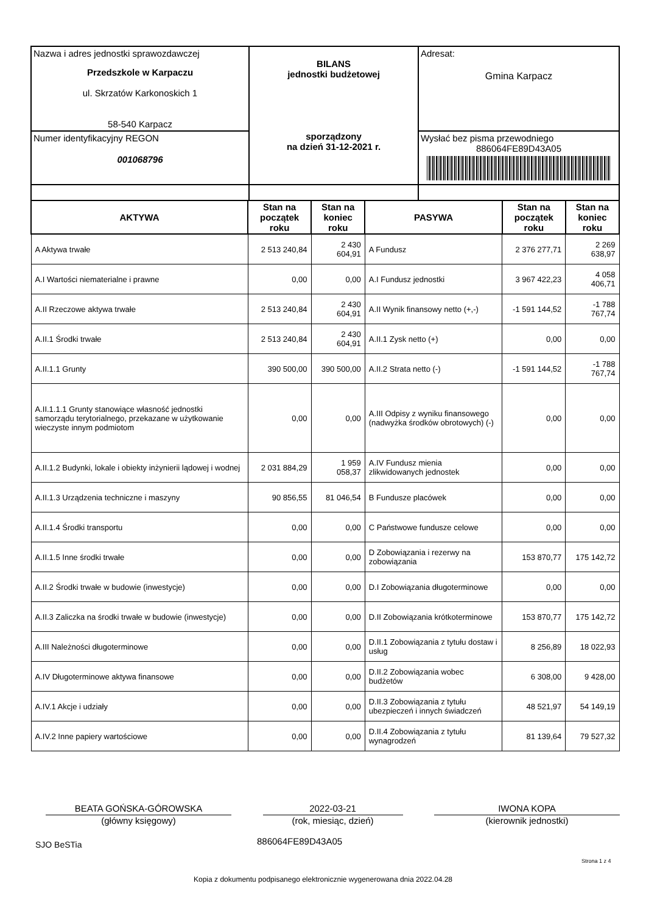| Nazwa i adres jednostki sprawozdawczej Przedszkole w Karpaczu ul. Skrzatów Karkonoskich 1 58-540 Karpacz | BILANS jednostki budżetowej sporządzony na dzień 31-12-2021 r. | Adresat: Gmina Karpacz |
| Numer identyfikacyjny REGON 001068796 | | Wysłać bez pisma przewodniego 886064FE89D43A05 |
| AKTYWA | Stan na początek roku | Stan na koniec roku | PASYWA | Stan na początek roku | Stan na koniec roku |
| --- | --- | --- | --- | --- | --- |
| A Aktywa trwałe | 2 513 240,84 | 2 430 604,91 | A Fundusz | 2 376 277,71 | 2 269 638,97 |
| A.I Wartości niematerialne i prawne | 0,00 | 0,00 | A.I Fundusz jednostki | 3 967 422,23 | 4 058 406,71 |
| A.II Rzeczowe aktywa trwałe | 2 513 240,84 | 2 430 604,91 | A.II Wynik finansowy netto (+,-) | -1 591 144,52 | -1 788 767,74 |
| A.II.1 Środki trwałe | 2 513 240,84 | 2 430 604,91 | A.II.1 Zysk netto (+) | 0,00 | 0,00 |
| A.II.1.1 Grunty | 390 500,00 | 390 500,00 | A.II.2 Strata netto (-) | -1 591 144,52 | -1 788 767,74 |
| A.II.1.1.1 Grunty stanowiące własność jednostki samorządu terytorialnego, przekazane w użytkowanie wieczyste innym podmiotom | 0,00 | 0,00 | A.III Odpisy z wyniku finansowego (nadwyżka środków obrotowych) (-) | 0,00 | 0,00 |
| A.II.1.2 Budynki, lokale i obiekty inżynierii lądowej i wodnej | 2 031 884,29 | 1 959 058,37 | A.IV Fundusz mienia zlikwidowanych jednostek | 0,00 | 0,00 |
| A.II.1.3 Urządzenia techniczne i maszyny | 90 856,55 | 81 046,54 | B Fundusze placówek | 0,00 | 0,00 |
| A.II.1.4 Środki transportu | 0,00 | 0,00 | C Państwowe fundusze celowe | 0,00 | 0,00 |
| A.II.1.5 Inne środki trwałe | 0,00 | 0,00 | D Zobowiązania i rezerwy na zobowiązania | 153 870,77 | 175 142,72 |
| A.II.2 Środki trwałe w budowie (inwestycje) | 0,00 | 0,00 | D.I Zobowiązania długoterminowe | 0,00 | 0,00 |
| A.II.3 Zaliczka na środki trwałe w budowie (inwestycje) | 0,00 | 0,00 | D.II Zobowiązania krótkoterminowe | 153 870,77 | 175 142,72 |
| A.III Należności długoterminowe | 0,00 | 0,00 | D.II.1 Zobowiązania z tytułu dostaw i usług | 8 256,89 | 18 022,93 |
| A.IV Długoterminowe aktywa finansowe | 0,00 | 0,00 | D.II.2 Zobowiązania wobec budżetów | 6 308,00 | 9 428,00 |
| A.IV.1 Akcje i udziały | 0,00 | 0,00 | D.II.3 Zobowiązania z tytułu ubezpieczeń i innych świadczeń | 48 521,97 | 54 149,19 |
| A.IV.2 Inne papiery wartościowe | 0,00 | 0,00 | D.II.4 Zobowiązania z tytułu wynagrodzeń | 81 139,64 | 79 527,32 |
BEATA GOŃSKA-GÓROWSKA
(główny księgowy)
2022-03-21
(rok, miesiąc, dzień)
IWONA KOPA
(kierownik jednostki)
SJO BeSTia 886064FE89D43A05
Strona 1 z 4
Kopia z dokumentu podpisanego elektronicznie wygenerowana dnia 2022.04.28